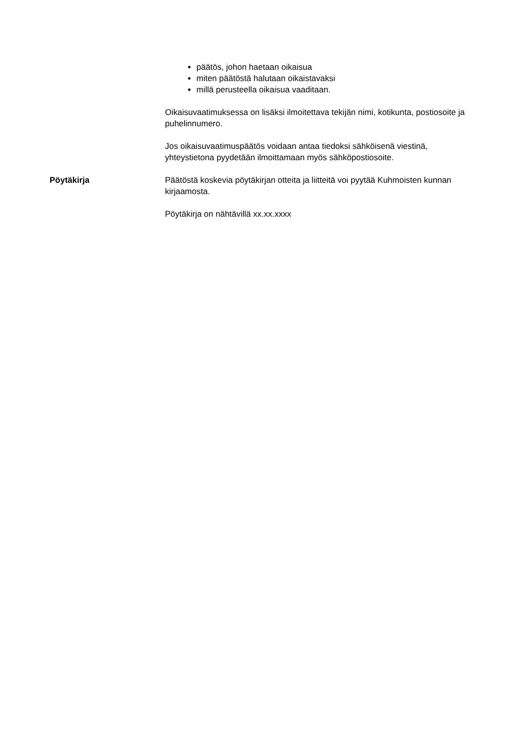päätös, johon haetaan oikaisua
miten päätöstä halutaan oikaistavaksi
millä perusteella oikaisua vaaditaan.
Oikaisuvaatimuksessa on lisäksi ilmoitettava tekijän nimi, kotikunta, postiosoite ja puhelinnumero.
Jos oikaisuvaatimuspäätös voidaan antaa tiedoksi sähköisenä viestinä, yhteystietona pyydetään ilmoittamaan myös sähköpostiosoite.
Pöytäkirja Päätöstä koskevia pöytäkirjan otteita ja liitteitä voi pyytää Kuhmoisten kunnan kirjaamosta.
Pöytäkirja on nähtävillä xx.xx.xxxx